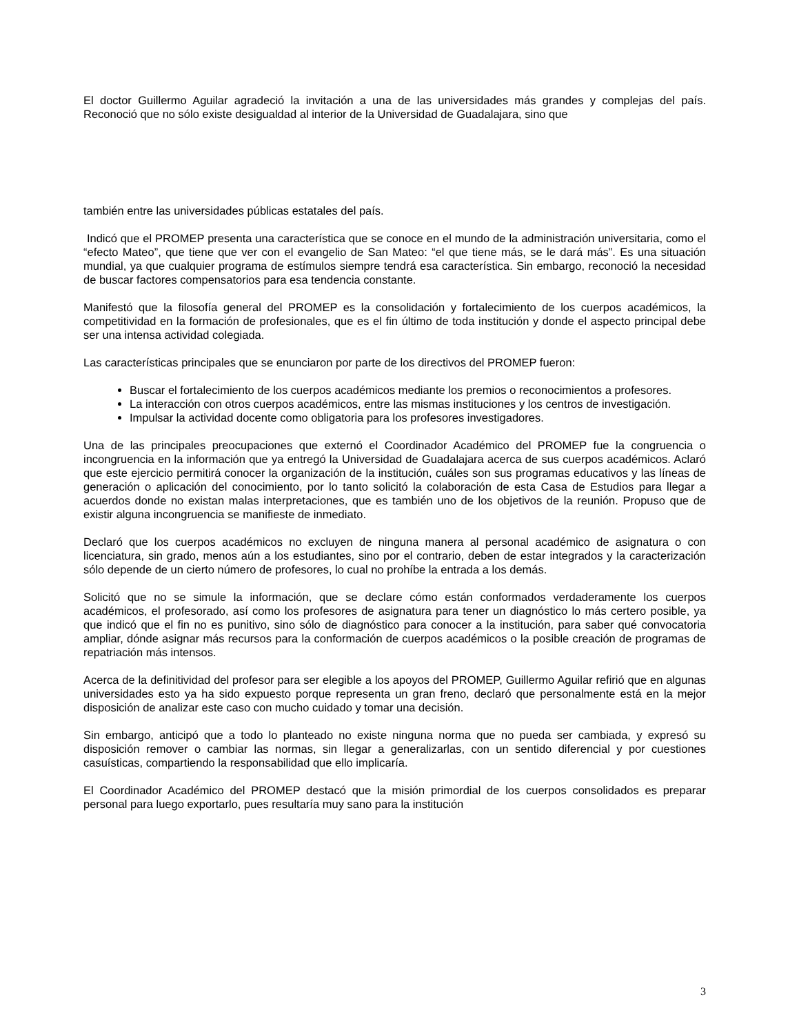El doctor Guillermo Aguilar agradeció la invitación a una de las universidades más grandes y complejas del país. Reconoció que no sólo existe desigualdad al interior de la Universidad de Guadalajara, sino que
también entre las universidades públicas estatales del país.
Indicó que el PROMEP presenta una característica que se conoce en el mundo de la administración universitaria, como el “efecto Mateo”, que tiene que ver con el evangelio de San Mateo: “el que tiene más, se le dará más”. Es una situación mundial, ya que cualquier programa de estímulos siempre tendrá esa característica. Sin embargo, reconoció la necesidad de buscar factores compensatorios para esa tendencia constante.
Manifestó que la filosofía general del PROMEP es la consolidación y fortalecimiento de los cuerpos académicos, la competitividad en la formación de profesionales, que es el fin último de toda institución y donde el aspecto principal debe ser una intensa actividad colegiada.
Las características principales que se enunciaron por parte de los directivos del PROMEP fueron:
Buscar el fortalecimiento de los cuerpos académicos mediante los premios o reconocimientos a profesores.
La interacción con otros cuerpos académicos, entre las mismas instituciones y los centros de investigación.
Impulsar la actividad docente como obligatoria para los profesores investigadores.
Una de las principales preocupaciones que externó el Coordinador Académico del PROMEP fue la congruencia o incongruencia en la información que ya entregó la Universidad de Guadalajara acerca de sus cuerpos académicos. Aclaró que este ejercicio permitirá conocer la organización de la institución, cuáles son sus programas educativos y las líneas de generación o aplicación del conocimiento, por lo tanto solicitó la colaboración de esta Casa de Estudios para llegar a acuerdos donde no existan malas interpretaciones, que es también uno de los objetivos de la reunión. Propuso que de existir alguna incongruencia se manifieste de inmediato.
Declaró que los cuerpos académicos no excluyen de ninguna manera al personal académico de asignatura o con licenciatura, sin grado, menos aún a los estudiantes, sino por el contrario, deben de estar integrados y la caracterización sólo depende de un cierto número de profesores, lo cual no prohíbe la entrada a los demás.
Solicitó que no se simule la información, que se declare cómo están conformados verdaderamente los cuerpos académicos, el profesorado, así como los profesores de asignatura para tener un diagnóstico lo más certero posible, ya que indicó que el fin no es punitivo, sino sólo de diagnóstico para conocer a la institución, para saber qué convocatoria ampliar, dónde asignar más recursos para la conformación de cuerpos académicos o la posible creación de programas de repatriación más intensos.
Acerca de la definitividad del profesor para ser elegible a los apoyos del PROMEP, Guillermo Aguilar refirió que en algunas universidades esto ya ha sido expuesto porque representa un gran freno, declaró que personalmente está en la mejor disposición de analizar este caso con mucho cuidado y tomar una decisión.
Sin embargo, anticipó que a todo lo planteado no existe ninguna norma que no pueda ser cambiada, y expresó su disposición remover o cambiar las normas, sin llegar a generalizarlas, con un sentido diferencial y por cuestiones casuísticas, compartiendo la responsabilidad que ello implicaría.
El Coordinador Académico del PROMEP destacó que la misión primordial de los cuerpos consolidados es preparar personal para luego exportarlo, pues resultaría muy sano para la institución
3